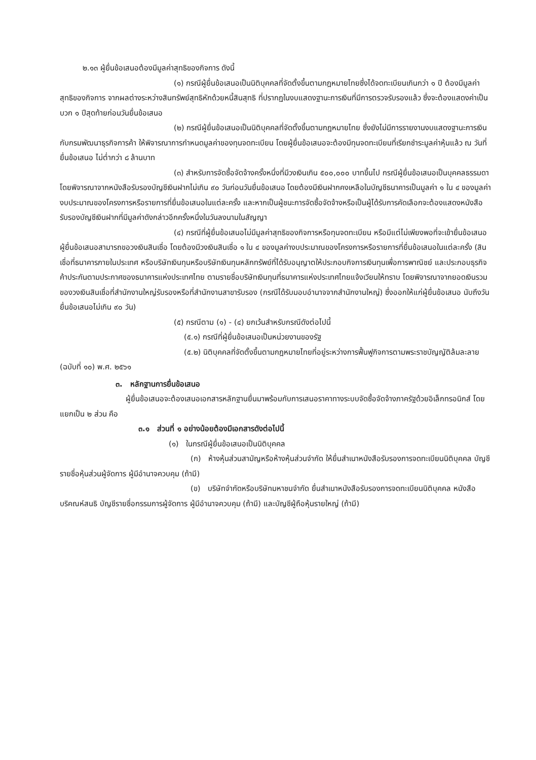๒.๑๓ ผู้ยื่นข้อเสนอต้องมีมูลค่าสุทธิของกิจการ ดังนี้
(๑) กรณีผู้ยื่นข้อเสนอเป็นนิติบุคคลที่จัดตั้งขึ้นตามกฎหมายไทยซึ่งได้จดทะเบียนเกินกว่า ๑ ปี ต้องมีมูลค่าสุทธิของกิจการ จากผลต่างระหว่างสินทรัพย์สุทธิหักด้วยหนี้สินสุทธิ ที่ปรากฏในงบแสดงฐานะการเงินที่มีการตรวจรับรองแล้ว ซึ่งจะต้องแสดงค่าเป็นบวก ๑ ปีสุดท้ายก่อนวันยื่นข้อเสนอ
(๒) กรณีผู้ยื่นข้อเสนอเป็นนิติบุคคลที่จัดตั้งขึ้นตามกฎหมายไทย ซึ่งยังไม่มีการรายงานงบแสดงฐานะการเงินกับกรมพัฒนาธุรกิจการค้า ให้พิจารณาการกำหนดมูลค่าของทุนจดทะเบียน โดยผู้ยื่นข้อเสนอจะต้องมีทุนจดทะเบียนที่เรียกชำระมูลค่าหุ้นแล้ว ณ วันที่ยื่นข้อเสนอ ไม่ต่ำกว่า ๘ ล้านบาท
(๓) สำหรับการจัดซื้อจัดจ้างครั้งหนึ่งที่มีวงเงินเกิน ๕๐๐,๐๐๐ บาทขึ้นไป กรณีผู้ยื่นข้อเสนอเป็นบุคคลธรรมดา โดยพิจารณาจากหนังสือรับรองบัญชีเงินฝากไม่เกิน ๙๐ วันก่อนวันยื่นข้อเสนอ โดยต้องมีเงินฝากคงเหลือในบัญชีธนาคารเป็นมูลค่า ๑ ใน ๔ ของมูลค่างบประมาณของโครงการหรือรายการที่ยื่นข้อเสนอในแต่ละครั้ง และหากเป็นผู้ชนะการจัดซื้อจัดจ้างหรือเป็นผู้ได้รับการคัดเลือกจะต้องแสดงหนังสือรับรองบัญชีเงินฝากที่มีมูลค่าดังกล่าวอีกครั้งหนึ่งในวันลงนามในสัญญา
(๔) กรณีที่ผู้ยื่นข้อเสนอไม่มีมูลค่าสุทธิของกิจการหรือทุนจดทะเบียน หรือมีแต่ไม่เพียงพอที่จะเข้ายื่นข้อเสนอ ผู้ยื่นข้อเสนอสามารถขอวงเงินสินเชื่อ โดยต้องมีวงเงินสินเชื่อ ๑ ใน ๔ ของมูลค่างบประมาณของโครงการหรือรายการที่ยื่นข้อเสนอในแต่ละครั้ง (สินเชื่อที่ธนาคารภายในประเทศ หรือบริษัทเงินทุนหรือบริษัทเงินทุนหลักทรัพย์ที่ได้รับอนุญาตให้ประกอบกิจการเงินทุนเพื่อการพาณิชย์ และประกอบธุรกิจค้าประกันตามประกาศของธนาคารแห่งประเทศไทย ตามรายชื่อบริษัทเงินทุนที่ธนาคารแห่งประเทศไทยแจ้งเวียนให้ทราบ โดยพิจารณาจากยอดเงินรวมของวงเงินสินเชื่อที่สำนักงานใหญ่รับรองหรือที่สำนักงานสาขารับรอง (กรณีได้รับมอบอำนาจจากสำนักงานใหญ่) ซึ่งออกให้แก่ผู้ยื่นข้อเสนอ นับถึงวันยื่นข้อเสนอไม่เกิน ๙๐ วัน)
(๕) กรณีตาม (๑) - (๔) ยกเว้นสำหรับกรณีดังต่อไปนี้
(๕.๑) กรณีที่ผู้ยื่นข้อเสนอเป็นหน่วยงานของรัฐ
(๕.๒) นิติบุคคลที่จัดตั้งขึ้นตามกฎหมายไทยที่อยู่ระหว่างการฟื้นฟูกิจการตามพระราชบัญญัติล้มละลาย (ฉบับที่ ๑๐) พ.ศ. ๒๕๖๑
๓. หลักฐานการยื่นข้อเสนอ
ผู้ยื่นข้อเสนอจะต้องเสนอเอกสารหลักฐานยื่นมาพร้อมกับการเสนอราคาทางระบบจัดซื้อจัดจ้างภาครัฐด้วยอิเล็กทรอนิกส์ โดยแยกเป็น ๒ ส่วน คือ
๓.๑ ส่วนที่ ๑ อย่างน้อยต้องมีเอกสารดังต่อไปนี้
(๑) ในกรณีผู้ยื่นข้อเสนอเป็นนิติบุคคล
(ก) ห้างหุ้นส่วนสามัญหรือห้างหุ้นส่วนจำกัด ให้ยื่นสำเนาหนังสือรับรองการจดทะเบียนนิติบุคคล บัญชีรายชื่อหุ้นส่วนผู้จัดการ ผู้มีอำนาจควบคุม (ถ้ามี)
(ข) บริษัทจำกัดหรือบริษัทมหาชนจำกัด ยื่นสำเนาหนังสือรับรองการจดทะเบียนนิติบุคคล หนังสือบริคณห์สนธิ บัญชีรายชื่อกรรมการผู้จัดการ ผู้มีอำนาจควบคุม (ถ้ามี) และบัญชีผู้ถือหุ้นรายใหญ่ (ถ้ามี)